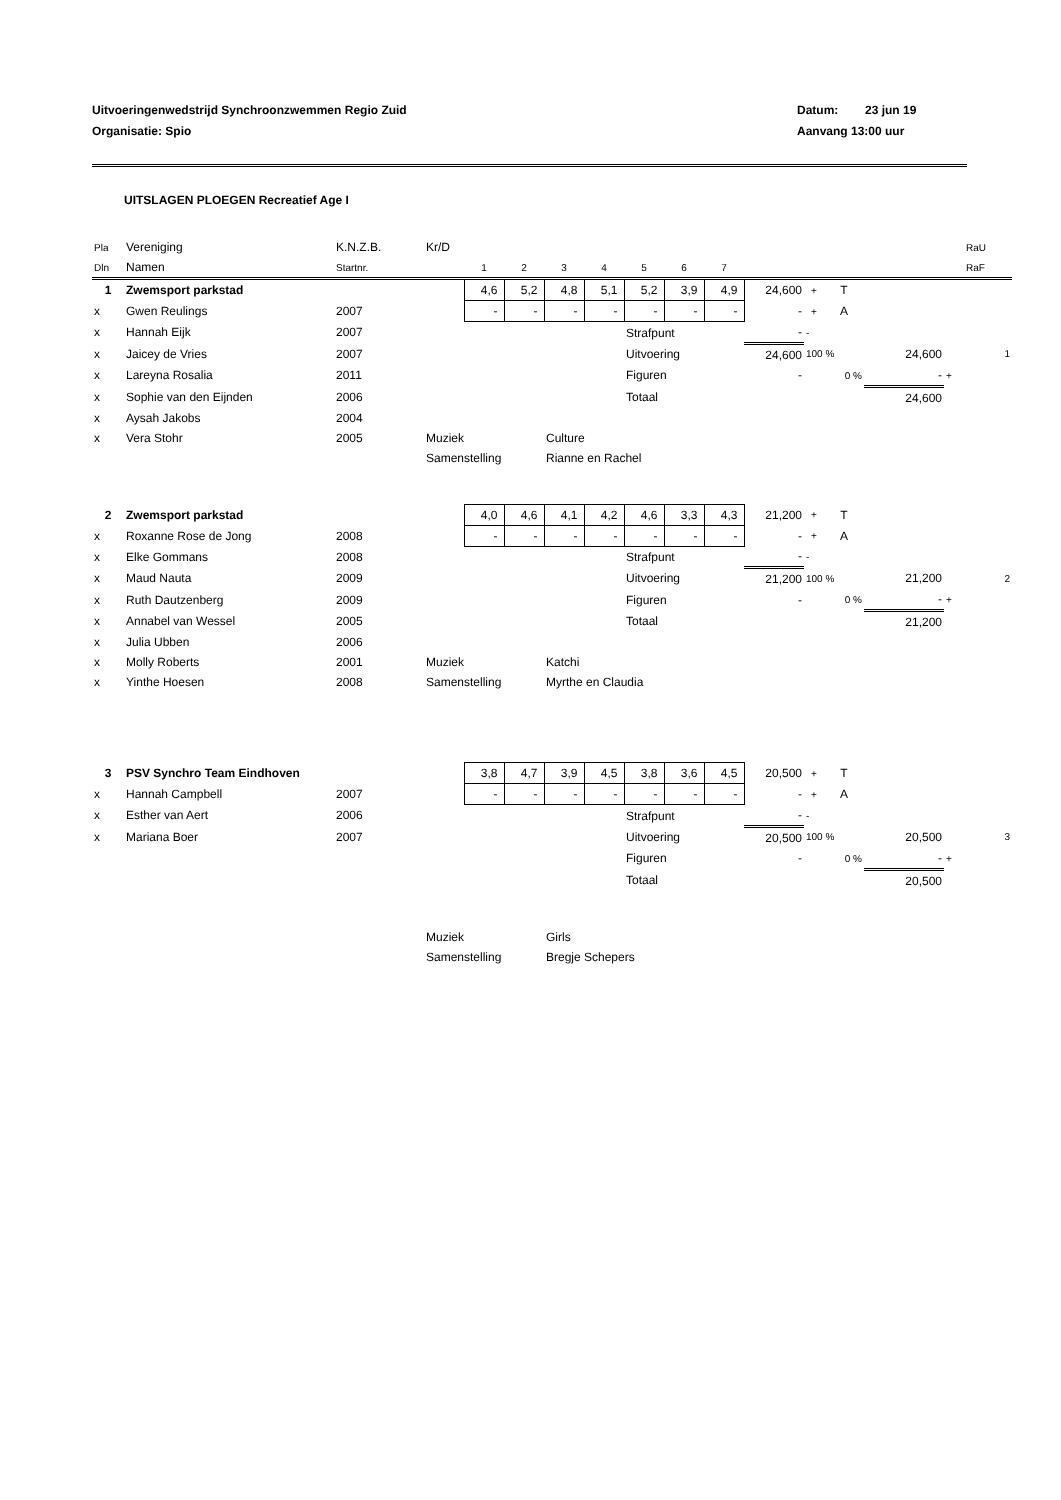Uitvoeringenwedstrijd Synchroonzwemmen Regio Zuid
Organisatie: Spio
Datum: 23 jun 19
Aanvang 13:00 uur
UITSLAGEN PLOEGEN Recreatief Age I
| Pla | Vereniging | K.N.Z.B. | Kr/D | | | | | | | | | | | | | RaU |
| Dln | Namen | Startnr. | | 1 | 2 | 3 | 4 | 5 | 6 | 7 | | | | | | RaF |
| 1 | Zwemsport parkstad | | | 4,6 | 5,2 | 4,8 | 5,1 | 5,2 | 3,9 | 4,9 | 24,600 | + | T | | | |
| x | Gwen Reulings | 2007 | | - | - | - | - | - | - | - | - | + | A | | | |
| x | Hannah Eijk | 2007 | | | | | | Strafpunt | | | - | - | | | | |
| x | Jaicey de Vries | 2007 | | | | | | Uitvoering | | | 24,600 | 100 % | | 24,600 | | 1 |
| x | Lareyna Rosalia | 2011 | | | | | | Figuren | | | - | 0 % | | - | + | |
| x | Sophie van den Eijnden | 2006 | | | | | | Totaal | | | | | | 24,600 | | |
| x | Aysah Jakobs | 2004 | | | | | | | | | | | | | | |
| x | Vera Stohr | 2005 | Muziek | | | Culture | | | | | | | | | | |
| | | | Samenstelling | | | Rianne en Rachel | | | | | | | | | | |
| 2 | Zwemsport parkstad | | | 4,0 | 4,6 | 4,1 | 4,2 | 4,6 | 3,3 | 4,3 | 21,200 | + | T | | | |
| x | Roxanne Rose de Jong | 2008 | | - | - | - | - | - | - | - | - | + | A | | | |
| x | Elke Gommans | 2008 | | | | | | Strafpunt | | | - | - | | | | |
| x | Maud Nauta | 2009 | | | | | | Uitvoering | | | 21,200 | 100 % | | 21,200 | | 2 |
| x | Ruth Dautzenberg | 2009 | | | | | | Figuren | | | - | 0 % | | - | + | |
| x | Annabel van Wessel | 2005 | | | | | | Totaal | | | | | | 21,200 | | |
| x | Julia Ubben | 2006 | | | | | | | | | | | | | | |
| x | Molly Roberts | 2001 | Muziek | | | Katchi | | | | | | | | | | |
| x | Yinthe Hoesen | 2008 | Samenstelling | | | Myrthe en Claudia | | | | | | | | | | |
| 3 | PSV Synchro Team Eindhoven | | | 3,8 | 4,7 | 3,9 | 4,5 | 3,8 | 3,6 | 4,5 | 20,500 | + | T | | | |
| x | Hannah Campbell | 2007 | | - | - | - | - | - | - | - | - | + | A | | | |
| x | Esther van Aert | 2006 | | | | | | Strafpunt | | | - | - | | | | |
| x | Mariana Boer | 2007 | | | | | | Uitvoering | | | 20,500 | 100 % | | 20,500 | | 3 |
| | | | | | | | | Figuren | | | - | 0 % | | - | + | |
| | | | | | | | | Totaal | | | | | | 20,500 | | |
| | | | Muziek | | | Girls | | | | | | | | | | |
| | | | Samenstelling | | | Bregje Schepers | | | | | | | | | | |